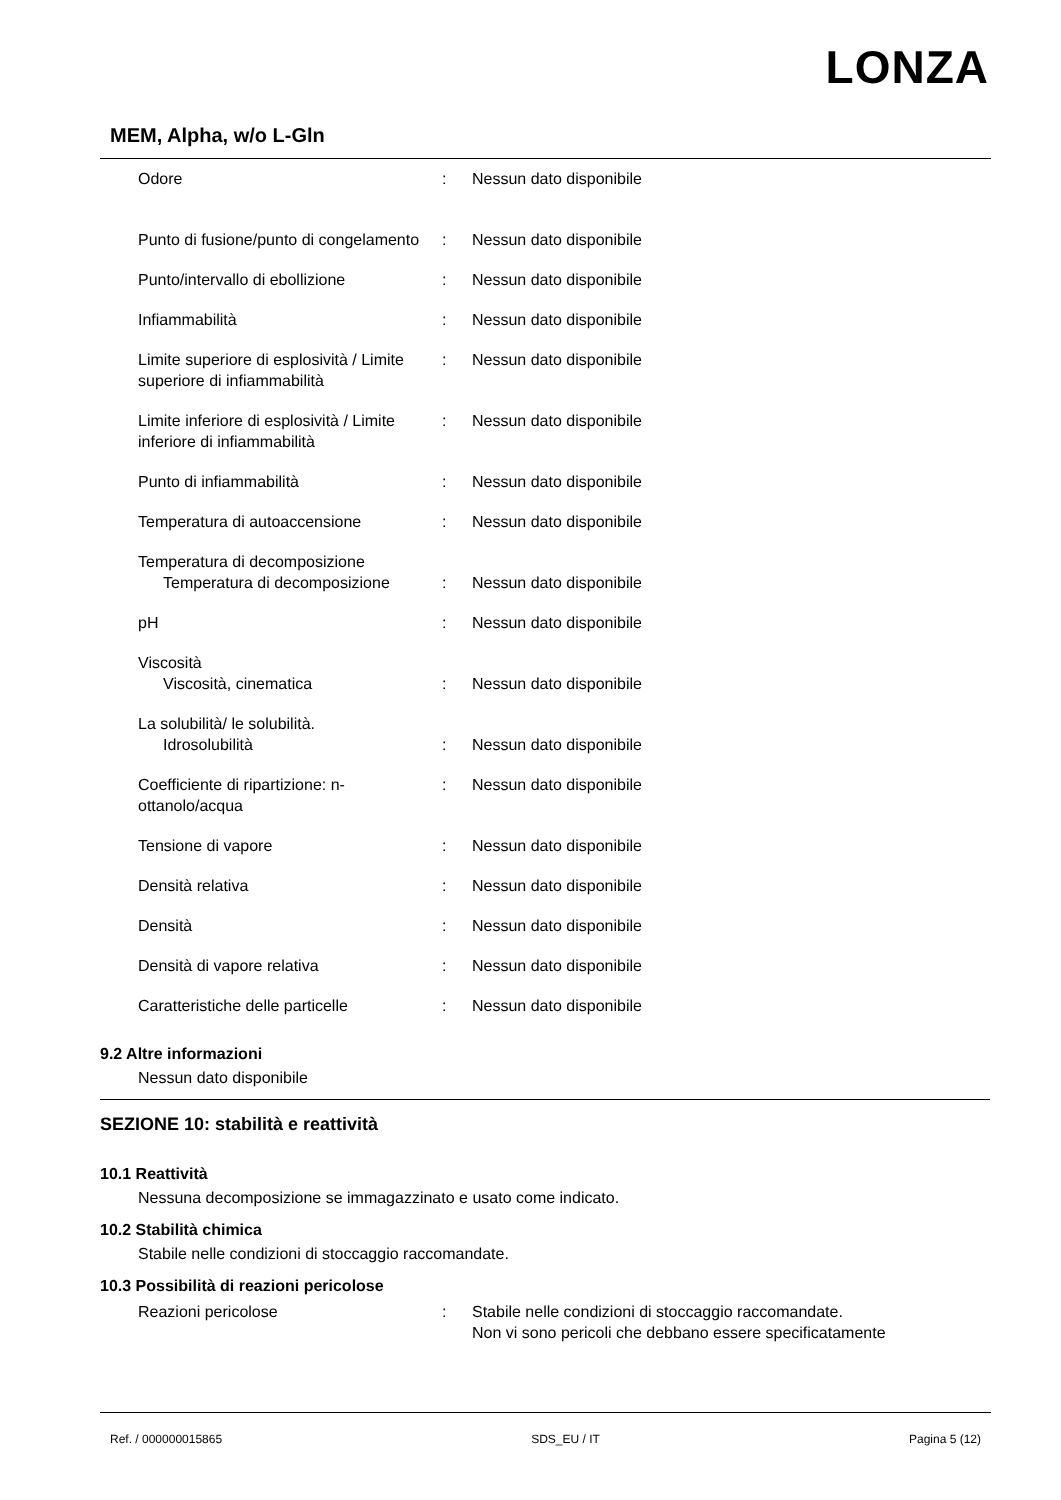LONZA
MEM, Alpha, w/o L-Gln
| Odore | : | Nessun dato disponibile |
| Punto di fusione/punto di congelamento | : | Nessun dato disponibile |
| Punto/intervallo di ebollizione | : | Nessun dato disponibile |
| Infiammabilità | : | Nessun dato disponibile |
| Limite superiore di esplosività / Limite superiore di infiammabilità | : | Nessun dato disponibile |
| Limite inferiore di esplosività / Limite inferiore di infiammabilità | : | Nessun dato disponibile |
| Punto di infiammabilità | : | Nessun dato disponibile |
| Temperatura di autoaccensione | : | Nessun dato disponibile |
| Temperatura di decomposizione Temperatura di decomposizione | : | Nessun dato disponibile |
| pH | : | Nessun dato disponibile |
| Viscosità Viscosità, cinematica | : | Nessun dato disponibile |
| La solubilità/ le solubilità. Idrosolubilità | : | Nessun dato disponibile |
| Coefficiente di ripartizione: n-ottanolo/acqua | : | Nessun dato disponibile |
| Tensione di vapore | : | Nessun dato disponibile |
| Densità relativa | : | Nessun dato disponibile |
| Densità | : | Nessun dato disponibile |
| Densità di vapore relativa | : | Nessun dato disponibile |
| Caratteristiche delle particelle | : | Nessun dato disponibile |
9.2 Altre informazioni
Nessun dato disponibile
SEZIONE 10: stabilità e reattività
10.1 Reattività
Nessuna decomposizione se immagazzinato e usato come indicato.
10.2 Stabilità chimica
Stabile nelle condizioni di stoccaggio raccomandate.
10.3 Possibilità di reazioni pericolose
| Reazioni pericolose | : | Stabile nelle condizioni di stoccaggio raccomandate. Non vi sono pericoli che debbano essere specificatamente |
Ref. / 000000015865 SDS_EU / IT Pagina 5 (12)